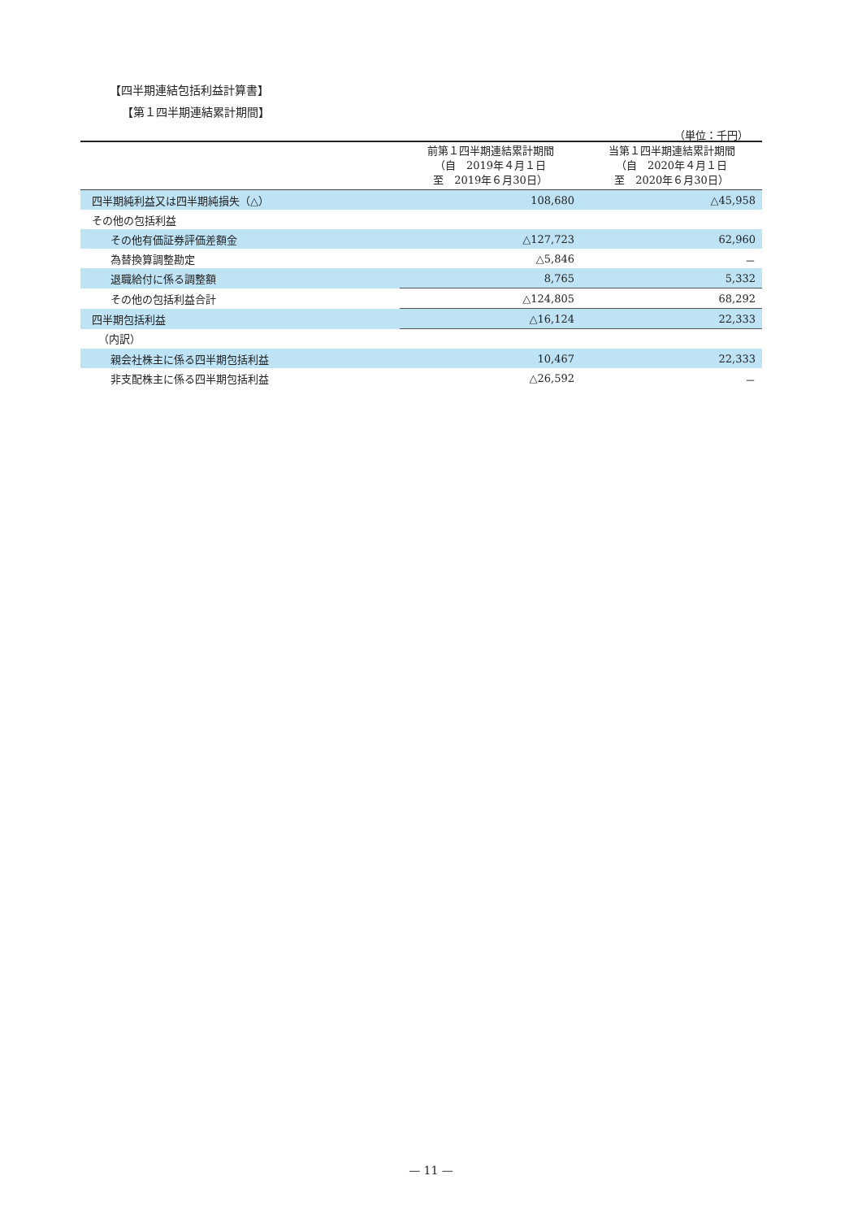【四半期連結包括利益計算書】
【第１四半期連結累計期間】
（単位：千円）
| | 前第１四半期連結累計期間 （自 2019年４月１日 至 2019年６月30日） | 当第１四半期連結累計期間 （自 2020年４月１日 至 2020年６月30日） |
| --- | --- | --- |
| 四半期純利益又は四半期純損失（△） | 108,680 | △45,958 |
| その他の包括利益 | | |
| その他有価証券評価差額金 | △127,723 | 62,960 |
| 為替換算調整勘定 | △5,846 | － |
| 退職給付に係る調整額 | 8,765 | 5,332 |
| その他の包括利益合計 | △124,805 | 68,292 |
| 四半期包括利益 | △16,124 | 22,333 |
| （内訳） | | |
| 親会社株主に係る四半期包括利益 | 10,467 | 22,333 |
| 非支配株主に係る四半期包括利益 | △26,592 | － |
— 11 —